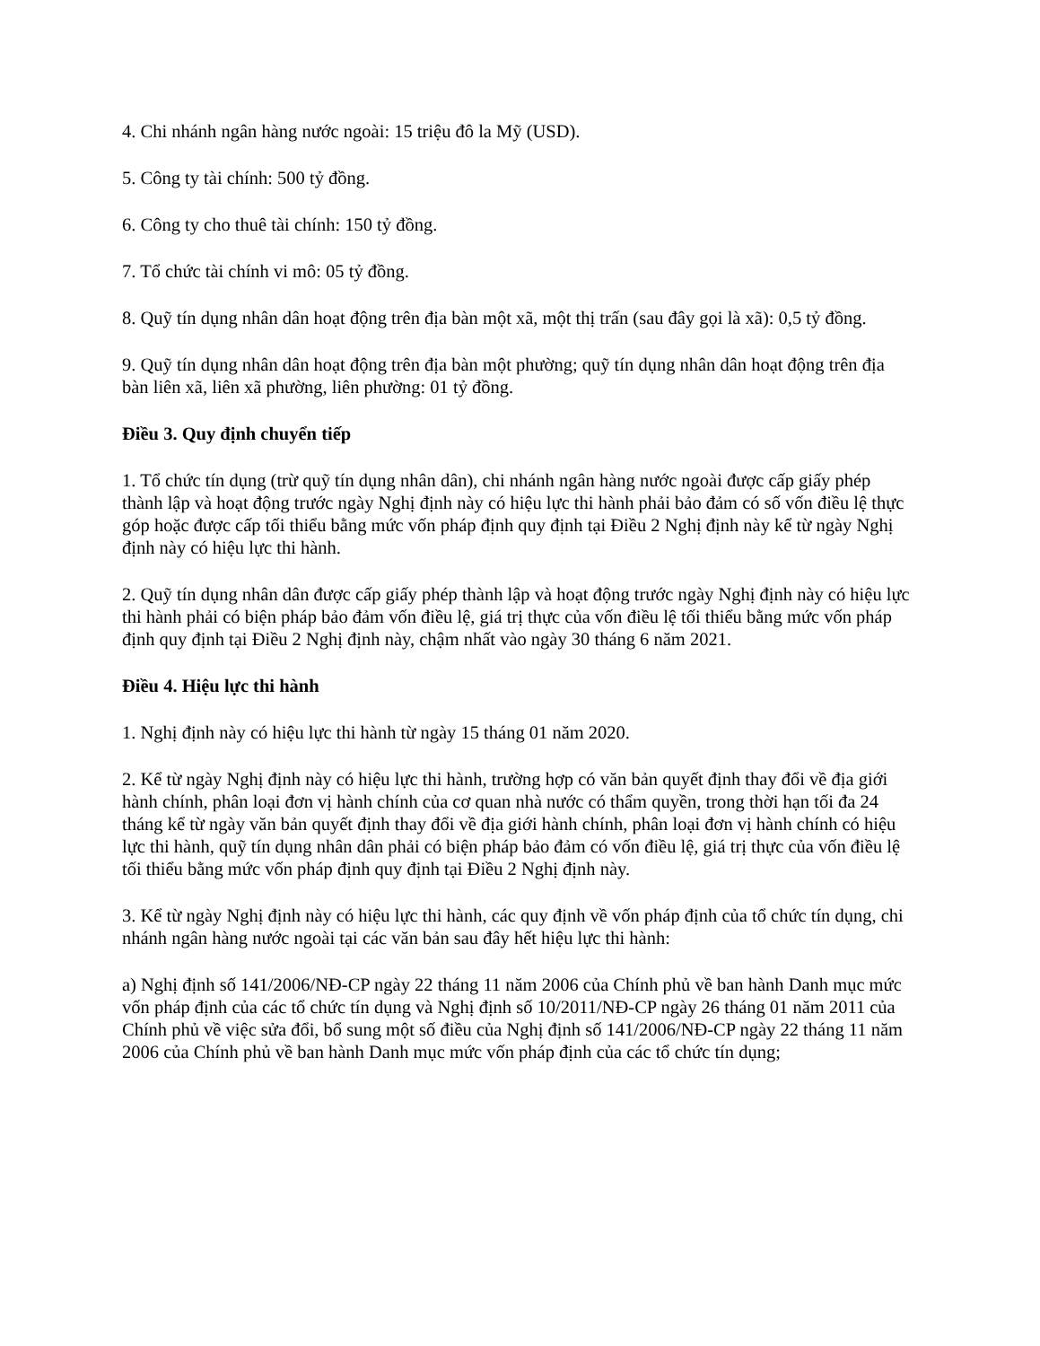4. Chi nhánh ngân hàng nước ngoài: 15 triệu đô la Mỹ (USD).
5. Công ty tài chính: 500 tỷ đồng.
6. Công ty cho thuê tài chính: 150 tỷ đồng.
7. Tổ chức tài chính vi mô: 05 tỷ đồng.
8. Quỹ tín dụng nhân dân hoạt động trên địa bàn một xã, một thị trấn (sau đây gọi là xã): 0,5 tỷ đồng.
9. Quỹ tín dụng nhân dân hoạt động trên địa bàn một phường; quỹ tín dụng nhân dân hoạt động trên địa bàn liên xã, liên xã phường, liên phường: 01 tỷ đồng.
Điều 3. Quy định chuyển tiếp
1. Tổ chức tín dụng (trừ quỹ tín dụng nhân dân), chi nhánh ngân hàng nước ngoài được cấp giấy phép thành lập và hoạt động trước ngày Nghị định này có hiệu lực thi hành phải bảo đảm có số vốn điều lệ thực góp hoặc được cấp tối thiểu bằng mức vốn pháp định quy định tại Điều 2 Nghị định này kể từ ngày Nghị định này có hiệu lực thi hành.
2. Quỹ tín dụng nhân dân được cấp giấy phép thành lập và hoạt động trước ngày Nghị định này có hiệu lực thi hành phải có biện pháp bảo đảm vốn điều lệ, giá trị thực của vốn điều lệ tối thiểu bằng mức vốn pháp định quy định tại Điều 2 Nghị định này, chậm nhất vào ngày 30 tháng 6 năm 2021.
Điều 4. Hiệu lực thi hành
1. Nghị định này có hiệu lực thi hành từ ngày 15 tháng 01 năm 2020.
2. Kể từ ngày Nghị định này có hiệu lực thi hành, trường hợp có văn bản quyết định thay đổi về địa giới hành chính, phân loại đơn vị hành chính của cơ quan nhà nước có thẩm quyền, trong thời hạn tối đa 24 tháng kể từ ngày văn bản quyết định thay đổi về địa giới hành chính, phân loại đơn vị hành chính có hiệu lực thi hành, quỹ tín dụng nhân dân phải có biện pháp bảo đảm có vốn điều lệ, giá trị thực của vốn điều lệ tối thiểu bằng mức vốn pháp định quy định tại Điều 2 Nghị định này.
3. Kể từ ngày Nghị định này có hiệu lực thi hành, các quy định về vốn pháp định của tổ chức tín dụng, chi nhánh ngân hàng nước ngoài tại các văn bản sau đây hết hiệu lực thi hành:
a) Nghị định số 141/2006/NĐ-CP ngày 22 tháng 11 năm 2006 của Chính phủ về ban hành Danh mục mức vốn pháp định của các tổ chức tín dụng và Nghị định số 10/2011/NĐ-CP ngày 26 tháng 01 năm 2011 của Chính phủ về việc sửa đổi, bổ sung một số điều của Nghị định số 141/2006/NĐ-CP ngày 22 tháng 11 năm 2006 của Chính phủ về ban hành Danh mục mức vốn pháp định của các tổ chức tín dụng;